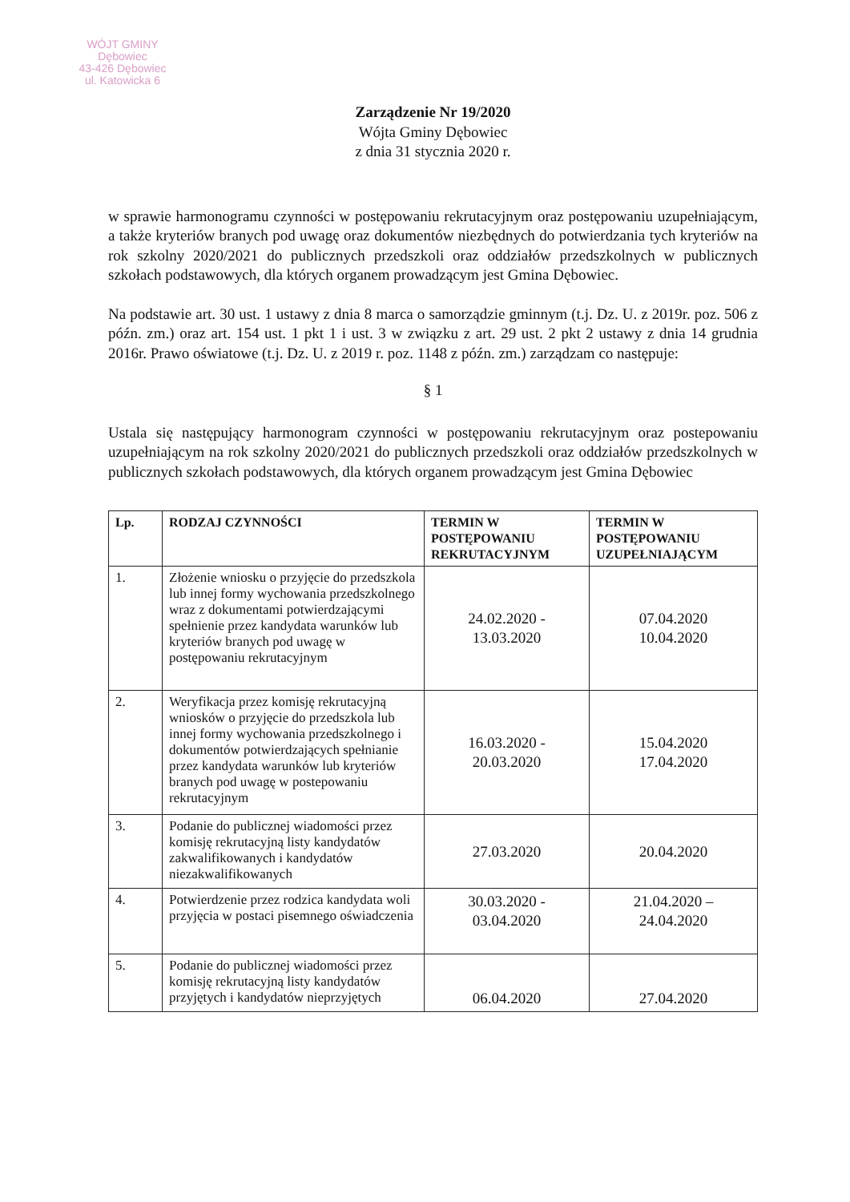WÓJT GMINY
Dębowiec
43-426 Dębowiec
ul. Katowicka 6
Zarządzenie Nr 19/2020
Wójta Gminy Dębowiec
z dnia 31 stycznia 2020 r.
w sprawie harmonogramu czynności w postępowaniu rekrutacyjnym oraz postępowaniu uzupełniającym, a także kryteriów branych pod uwagę oraz dokumentów niezbędnych do potwierdzania tych kryteriów na rok szkolny 2020/2021 do publicznych przedszkoli oraz oddziałów przedszkolnych w publicznych szkołach podstawowych, dla których organem prowadzącym jest Gmina Dębowiec.
Na podstawie art. 30 ust. 1 ustawy z dnia 8 marca o samorządzie gminnym (t.j. Dz. U. z 2019r. poz. 506 z późn. zm.) oraz art. 154 ust. 1 pkt 1 i ust. 3 w związku z art. 29 ust. 2 pkt 2 ustawy z dnia 14 grudnia 2016r. Prawo oświatowe (t.j. Dz. U. z 2019 r. poz. 1148 z późn. zm.) zarządzam co następuje:
§ 1
Ustala się następujący harmonogram czynności w postępowaniu rekrutacyjnym oraz postepowaniu uzupełniającym na rok szkolny 2020/2021 do publicznych przedszkoli oraz oddziałów przedszkolnych w publicznych szkołach podstawowych, dla których organem prowadzącym jest Gmina Dębowiec
| Lp. | RODZAJ CZYNNOŚCI | TERMIN W POSTĘPOWANIU REKRUTACYJNYM | TERMIN W POSTĘPOWANIU UZUPEŁNIAJĄCYM |
| --- | --- | --- | --- |
| 1. | Złożenie wniosku o przyjęcie do przedszkola lub innej formy wychowania przedszkolnego wraz z dokumentami potwierdzającymi spełnienie przez kandydata warunków lub kryteriów branych pod uwagę w postępowaniu rekrutacyjnym | 24.02.2020 - 13.03.2020 | 07.04.2020 10.04.2020 |
| 2. | Weryfikacja przez komisję rekrutacyjną wniosków o przyjęcie do przedszkola lub innej formy wychowania przedszkolnego i dokumentów potwierdzających spełnianie przez kandydata warunków lub kryteriów branych pod uwagę w postepowaniu rekrutacyjnym | 16.03.2020 - 20.03.2020 | 15.04.2020 17.04.2020 |
| 3. | Podanie do publicznej wiadomości przez komisję rekrutacyjną listy kandydatów zakwalifikowanych i kandydatów niezakwalifikowanych | 27.03.2020 | 20.04.2020 |
| 4. | Potwierdzenie przez rodzica kandydata woli przyjęcia w postaci pisemnego oświadczenia | 30.03.2020 - 03.04.2020 | 21.04.2020 – 24.04.2020 |
| 5. | Podanie do publicznej wiadomości przez komisję rekrutacyjną listy kandydatów przyjętych i kandydatów nieprzyjętych | 06.04.2020 | 27.04.2020 |